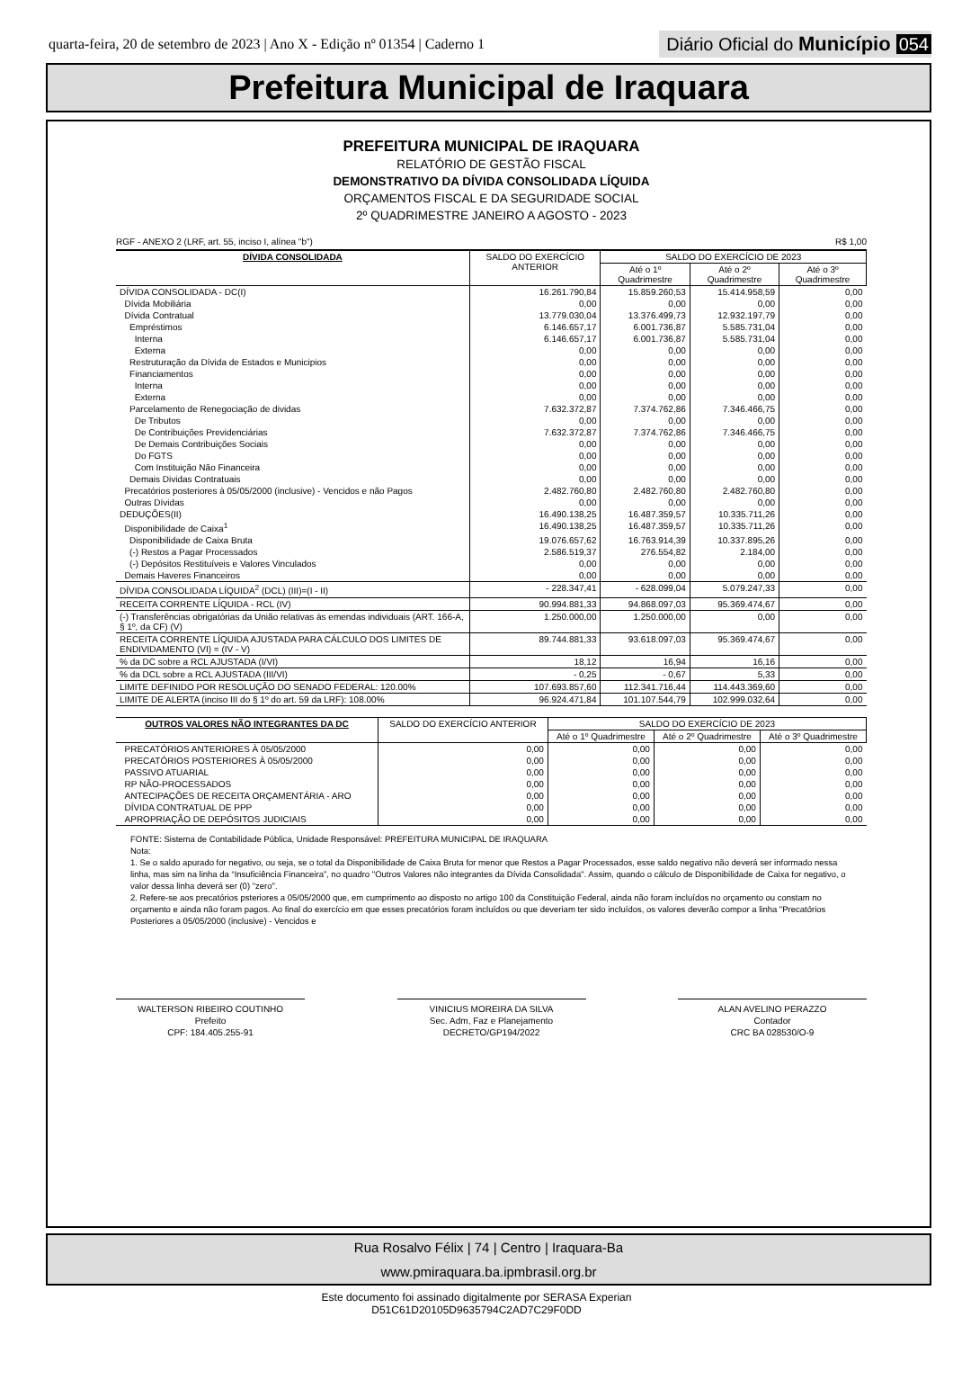quarta-feira, 20 de setembro de 2023 | Ano X - Edição nº 01354 | Caderno 1
Diário Oficial do Município 054
Prefeitura Municipal de Iraquara
PREFEITURA MUNICIPAL DE IRAQUARA
RELATÓRIO DE GESTÃO FISCAL
DEMONSTRATIVO DA DÍVIDA CONSOLIDADA LÍQUIDA
ORÇAMENTOS FISCAL E DA SEGURIDADE SOCIAL
2º QUADRIMESTRE JANEIRO A AGOSTO - 2023
RGF - ANEXO 2 (LRF, art. 55, inciso I, alínea "b") R$ 1,00
| DÍVIDA CONSOLIDADA | SALDO DO EXERCÍCIO ANTERIOR | SALDO DO EXERCÍCIO DE 2023 | | |
| --- | --- | --- | --- | --- |
| | | Até o 1º Quadrimestre | Até o 2º Quadrimestre | Até o 3º Quadrimestre |
| DÍVIDA CONSOLIDADA - DC(I) | 16.261.790,84 | 15.859.260,53 | 15.414.958,59 | 0,00 |
| Dívida Mobiliária | 0,00 | 0,00 | 0,00 | 0,00 |
| Dívida Contratual | 13.779.030,04 | 13.376.499,73 | 12.932.197,79 | 0,00 |
| Empréstimos | 6.146.657,17 | 6.001.736,87 | 5.585.731,04 | 0,00 |
| Interna | 6.146.657,17 | 6.001.736,87 | 5.585.731,04 | 0,00 |
| Externa | 0,00 | 0,00 | 0,00 | 0,00 |
| Restruturação da Dívida de Estados e Municipios | 0,00 | 0,00 | 0,00 | 0,00 |
| Financiamentos | 0,00 | 0,00 | 0,00 | 0,00 |
| Interna | 0,00 | 0,00 | 0,00 | 0,00 |
| Externa | 0,00 | 0,00 | 0,00 | 0,00 |
| Parcelamento de Renegociação de dividas | 7.632.372,87 | 7.374.762,86 | 7.346.466,75 | 0,00 |
| De Tributos | 0,00 | 0,00 | 0,00 | 0,00 |
| De Contribuições Previdenciárias | 7.632.372,87 | 7.374.762,86 | 7.346.466,75 | 0,00 |
| De Demais Contribuições Sociais | 0,00 | 0,00 | 0,00 | 0,00 |
| Do FGTS | 0,00 | 0,00 | 0,00 | 0,00 |
| Com Instituição Não Financeira | 0,00 | 0,00 | 0,00 | 0,00 |
| Demais Dividas Contratuais | 0,00 | 0,00 | 0,00 | 0,00 |
| Precatórios posteriores à 05/05/2000 (inclusive) - Vencidos e não Pagos | 2.482.760,80 | 2.482.760,80 | 2.482.760,80 | 0,00 |
| Outras Dívidas | 0,00 | 0,00 | 0,00 | 0,00 |
| DEDUÇÕES(II) | 16.490.138,25 | 16.487.359,57 | 10.335.711,26 | 0,00 |
| Disponibilidade de Caixa<sup>1</sup> | 16.490.138,25 | 16.487.359,57 | 10.335.711,26 | 0,00 |
| Disponibilidade de Caixa Bruta | 19.076.657,62 | 16.763.914,39 | 10.337.895,26 | 0,00 |
| (-) Restos a Pagar Processados | 2.586.519,37 | 276.554,82 | 2.184,00 | 0,00 |
| (-) Depósitos Restituíveis e Valores Vinculados | 0,00 | 0,00 | 0,00 | 0,00 |
| Demais Haveres Financeiros | 0,00 | 0,00 | 0,00 | 0,00 |
| DÍVIDA CONSOLIDADA LÍQUIDA<sup>2</sup> (DCL) (III)=(I - II) | - 228.347,41 | - 628.099,04 | 5.079.247,33 | 0,00 |
| RECEITA CORRENTE LÍQUIDA - RCL (IV) | 90.994.881,33 | 94.868.097,03 | 95.369.474,67 | 0,00 |
| (-) Transferências obrigatórias da União relativas às emendas individuais (ART. 166-A, § 1º, da CF) (V) | 1.250.000,00 | 1.250.000,00 | 0,00 | 0,00 |
| RECEITA CORRENTE LÍQUIDA AJUSTADA PARA CÁLCULO DOS LIMITES DE ENDIVIDAMENTO (VI) = (IV - V) | 89.744.881,33 | 93.618.097,03 | 95.369.474,67 | 0,00 |
| % da DC sobre a RCL AJUSTADA (I/VI) | 18,12 | 16,94 | 16,16 | 0,00 |
| % da DCL sobre a RCL AJUSTADA (III/VI) | - 0,25 | - 0,67 | 5,33 | 0,00 |
| LIMITE DEFINIDO POR RESOLUÇÃO DO SENADO FEDERAL: 120.00% | 107.693.857,60 | 112.341.716,44 | 114.443.369,60 | 0,00 |
| LIMITE DE ALERTA (inciso III do § 1º do art. 59 da LRF): 108.00% | 96.924.471,84 | 101.107.544,79 | 102.999.032,64 | 0,00 |
| OUTROS VALORES NÃO INTEGRANTES DA DC | SALDO DO EXERCÍCIO ANTERIOR | SALDO DO EXERCÍCIO DE 2023 | | |
| --- | --- | --- | --- | --- |
| | | Até o 1º Quadrimestre | Até o 2º Quadrimestre | Até o 3º Quadrimestre |
| PRECATÓRIOS ANTERIORES À 05/05/2000 | 0,00 | 0,00 | 0,00 | 0,00 |
| PRECATÓRIOS POSTERIORES À 05/05/2000 | 0,00 | 0,00 | 0,00 | 0,00 |
| PASSIVO ATUARIAL | 0,00 | 0,00 | 0,00 | 0,00 |
| RP NÃO-PROCESSADOS | 0,00 | 0,00 | 0,00 | 0,00 |
| ANTECIPAÇÕES DE RECEITA ORÇAMENTÁRIA - ARO | 0,00 | 0,00 | 0,00 | 0,00 |
| DÍVIDA CONTRATUAL DE PPP | 0,00 | 0,00 | 0,00 | 0,00 |
| APROPRIAÇÃO DE DEPÓSITOS JUDICIAIS | 0,00 | 0,00 | 0,00 | 0,00 |
FONTE: Sistema de Contabilidade Pública, Unidade Responsável: PREFEITURA MUNICIPAL DE IRAQUARA
Nota:
1. Se o saldo apurado for negativo, ou seja, se o total da Disponibilidade de Caixa Bruta for menor que Restos a Pagar Processados, esse saldo negativo não deverá ser informado nessa linha, mas sim na linha da “Insuficiência Financeira”, no quadro "Outros Valores não integrantes da Dívida Consolidada". Assim, quando o cálculo de Disponibilidade de Caixa for negativo, o valor dessa linha deverá ser (0) "zero".
2. Refere-se aos precatórios psteriores a 05/05/2000 que, em cumprimento ao disposto no artigo 100 da Constituição Federal, ainda não foram incluídos no orçamento ou constam no orçamento e ainda não foram pagos. Ao final do exercício em que esses precatórios foram incluídos ou que deveriam ter sido incluídos, os valores deverão compor a linha "Precatórios Posteriores a 05/05/2000 (inclusive) - Vencidos e
WALTERSON RIBEIRO COUTINHO
Prefeito
CPF: 184.405.255-91
VINICIUS MOREIRA DA SILVA
Sec. Adm, Faz e Planejamento
DECRETO/GP194/2022
ALAN AVELINO PERAZZO
Contador
CRC BA 028530/O-9
Rua Rosalvo Félix | 74 | Centro | Iraquara-Ba
www.pmiraquara.ba.ipmbrasil.org.br
Este documento foi assinado digitalmente por SERASA Experian
D51C61D20105D9635794C2AD7C29F0DD